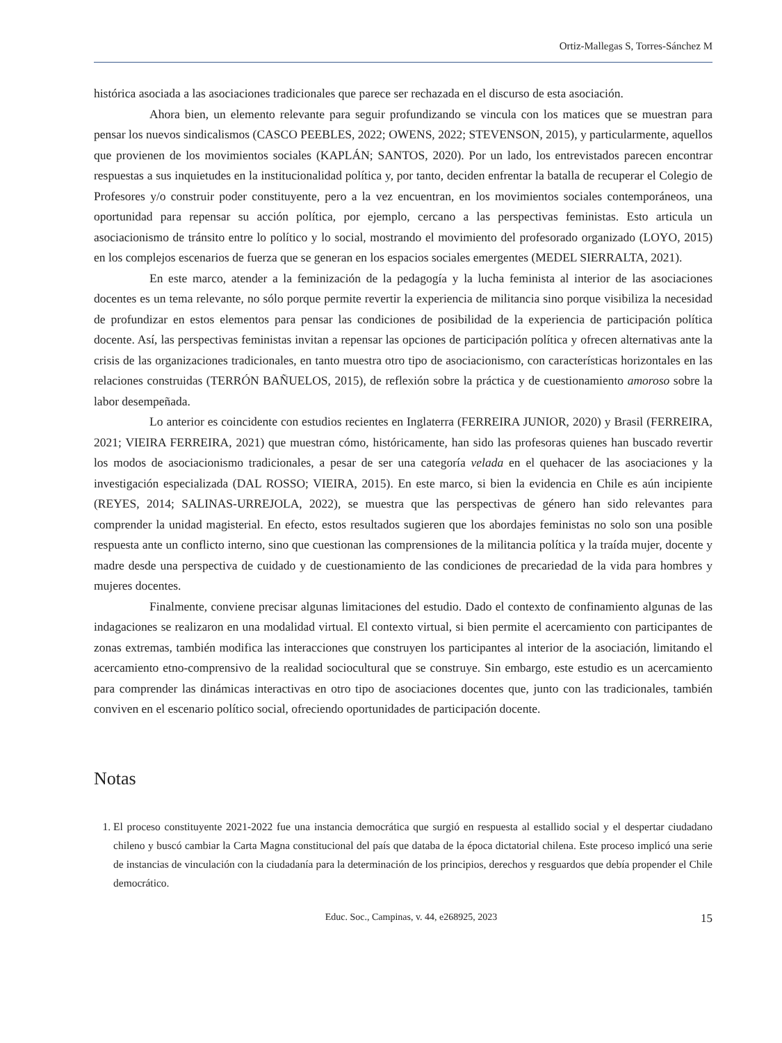Ortiz-Mallegas S, Torres-Sánchez M
histórica asociada a las asociaciones tradicionales que parece ser rechazada en el discurso de esta asociación.
Ahora bien, un elemento relevante para seguir profundizando se vincula con los matices que se muestran para pensar los nuevos sindicalismos (CASCO PEEBLES, 2022; OWENS, 2022; STEVENSON, 2015), y particularmente, aquellos que provienen de los movimientos sociales (KAPLÁN; SANTOS, 2020). Por un lado, los entrevistados parecen encontrar respuestas a sus inquietudes en la institucionalidad política y, por tanto, deciden enfrentar la batalla de recuperar el Colegio de Profesores y/o construir poder constituyente, pero a la vez encuentran, en los movimientos sociales contemporáneos, una oportunidad para repensar su acción política, por ejemplo, cercano a las perspectivas feministas. Esto articula un asociacionismo de tránsito entre lo político y lo social, mostrando el movimiento del profesorado organizado (LOYO, 2015) en los complejos escenarios de fuerza que se generan en los espacios sociales emergentes (MEDEL SIERRALTA, 2021).
En este marco, atender a la feminización de la pedagogía y la lucha feminista al interior de las asociaciones docentes es un tema relevante, no sólo porque permite revertir la experiencia de militancia sino porque visibiliza la necesidad de profundizar en estos elementos para pensar las condiciones de posibilidad de la experiencia de participación política docente. Así, las perspectivas feministas invitan a repensar las opciones de participación política y ofrecen alternativas ante la crisis de las organizaciones tradicionales, en tanto muestra otro tipo de asociacionismo, con características horizontales en las relaciones construidas (TERRÓN BAÑUELOS, 2015), de reflexión sobre la práctica y de cuestionamiento amoroso sobre la labor desempeñada.
Lo anterior es coincidente con estudios recientes en Inglaterra (FERREIRA JUNIOR, 2020) y Brasil (FERREIRA, 2021; VIEIRA FERREIRA, 2021) que muestran cómo, históricamente, han sido las profesoras quienes han buscado revertir los modos de asociacionismo tradicionales, a pesar de ser una categoría velada en el quehacer de las asociaciones y la investigación especializada (DAL ROSSO; VIEIRA, 2015). En este marco, si bien la evidencia en Chile es aún incipiente (REYES, 2014; SALINAS-URREJOLA, 2022), se muestra que las perspectivas de género han sido relevantes para comprender la unidad magisterial. En efecto, estos resultados sugieren que los abordajes feministas no solo son una posible respuesta ante un conflicto interno, sino que cuestionan las comprensiones de la militancia política y la traída mujer, docente y madre desde una perspectiva de cuidado y de cuestionamiento de las condiciones de precariedad de la vida para hombres y mujeres docentes.
Finalmente, conviene precisar algunas limitaciones del estudio. Dado el contexto de confinamiento algunas de las indagaciones se realizaron en una modalidad virtual. El contexto virtual, si bien permite el acercamiento con participantes de zonas extremas, también modifica las interacciones que construyen los participantes al interior de la asociación, limitando el acercamiento etno-comprensivo de la realidad sociocultural que se construye. Sin embargo, este estudio es un acercamiento para comprender las dinámicas interactivas en otro tipo de asociaciones docentes que, junto con las tradicionales, también conviven en el escenario político social, ofreciendo oportunidades de participación docente.
Notas
1. El proceso constituyente 2021-2022 fue una instancia democrática que surgió en respuesta al estallido social y el despertar ciudadano chileno y buscó cambiar la Carta Magna constitucional del país que databa de la época dictatorial chilena. Este proceso implicó una serie de instancias de vinculación con la ciudadanía para la determinación de los principios, derechos y resguardos que debía propender el Chile democrático.
Educ. Soc., Campinas, v. 44, e268925, 2023 15